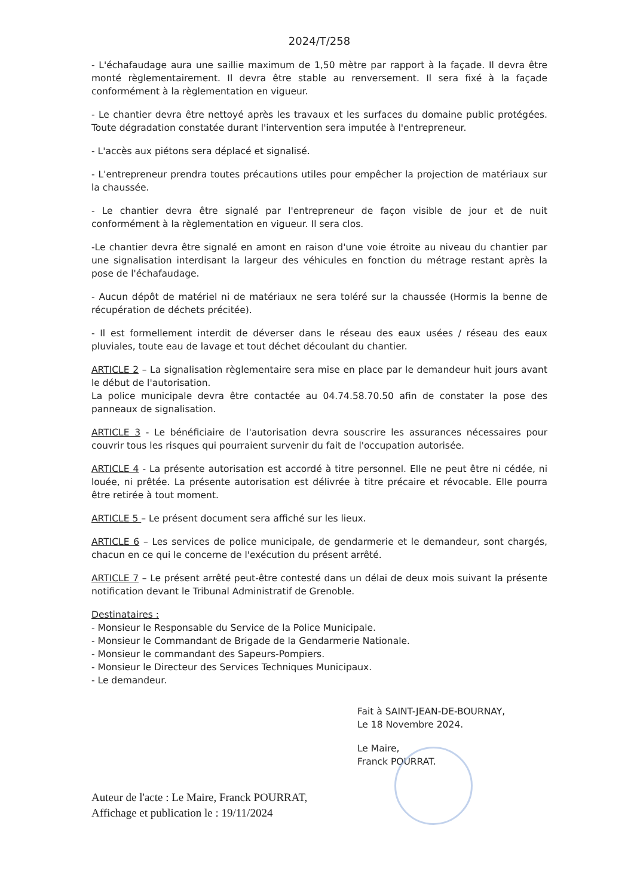2024/T/258
- L'échafaudage aura une saillie maximum de 1,50 mètre par rapport à la façade. Il devra être monté règlementairement. Il devra être stable au renversement. Il sera fixé à la façade conformément à la règlementation en vigueur.
- Le chantier devra être nettoyé après les travaux et les surfaces du domaine public protégées. Toute dégradation constatée durant l'intervention sera imputée à l'entrepreneur.
- L'accès aux piétons sera déplacé et signalisé.
- L'entrepreneur prendra toutes précautions utiles pour empêcher la projection de matériaux sur la chaussée.
- Le chantier devra être signalé par l'entrepreneur de façon visible de jour et de nuit conformément à la règlementation en vigueur. Il sera clos.
-Le chantier devra être signalé en amont en raison d'une voie étroite au niveau du chantier par une signalisation interdisant la largeur des véhicules en fonction du métrage restant après la pose de l'échafaudage.
- Aucun dépôt de matériel ni de matériaux ne sera toléré sur la chaussée (Hormis la benne de récupération de déchets précitée).
- Il est formellement interdit de déverser dans le réseau des eaux usées / réseau des eaux pluviales, toute eau de lavage et tout déchet découlant du chantier.
ARTICLE 2 – La signalisation règlementaire sera mise en place par le demandeur huit jours avant le début de l'autorisation.
La police municipale devra être contactée au 04.74.58.70.50 afin de constater la pose des panneaux de signalisation.
ARTICLE 3 - Le bénéficiaire de l'autorisation devra souscrire les assurances nécessaires pour couvrir tous les risques qui pourraient survenir du fait de l'occupation autorisée.
ARTICLE 4 - La présente autorisation est accordé à titre personnel. Elle ne peut être ni cédée, ni louée, ni prêtée. La présente autorisation est délivrée à titre précaire et révocable. Elle pourra être retirée à tout moment.
ARTICLE 5 – Le présent document sera affiché sur les lieux.
ARTICLE 6 – Les services de police municipale, de gendarmerie et le demandeur, sont chargés, chacun en ce qui le concerne de l'exécution du présent arrêté.
ARTICLE 7 – Le présent arrêté peut-être contesté dans un délai de deux mois suivant la présente notification devant le Tribunal Administratif de Grenoble.
Destinataires :
- Monsieur le Responsable du Service de la Police Municipale.
- Monsieur le Commandant de Brigade de la Gendarmerie Nationale.
- Monsieur le commandant des Sapeurs-Pompiers.
- Monsieur le Directeur des Services Techniques Municipaux.
- Le demandeur.
Fait à SAINT-JEAN-DE-BOURNAY,
Le 18 Novembre 2024.
Le Maire,
Franck POURRAT.
Auteur de l'acte : Le Maire, Franck POURRAT,
Affichage et publication le : 19/11/2024